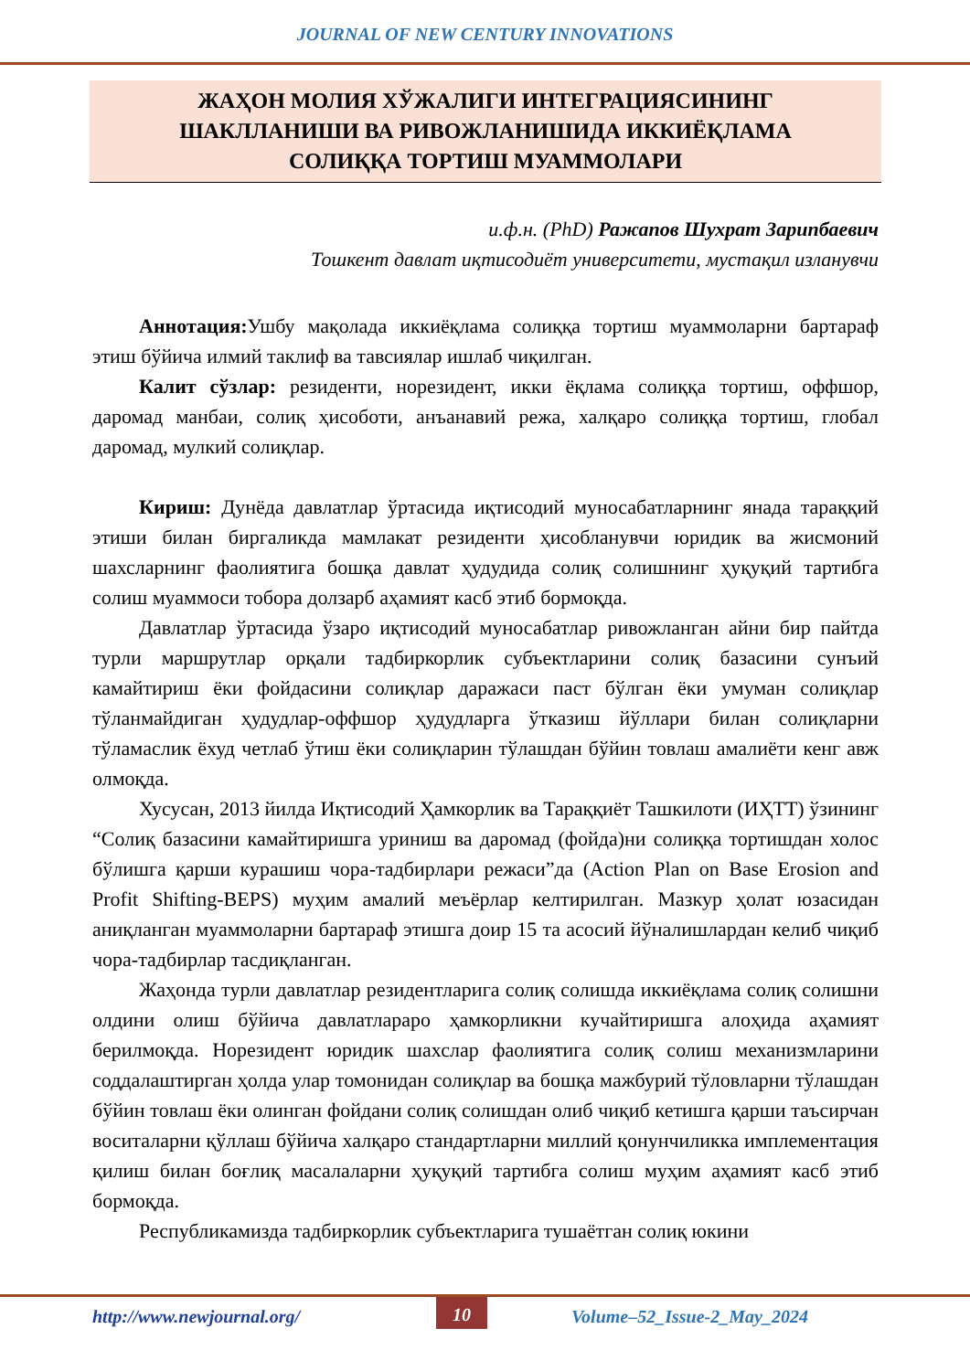JOURNAL OF NEW CENTURY INNOVATIONS
ЖАҲОН МОЛИЯ ХЎЖАЛИГИ ИНТЕГРАЦИЯСИНИНГ
ШАКЛЛАНИШИ ВА РИВОЖЛАНИШИДА ИККИЁҚЛАМА
СОЛИҚҚА ТОРТИШ МУАММОЛАРИ
и.ф.н. (PhD) Ражапов Шухрат Зарипбаевич
Тошкент давлат иқтисодиёт университети, мустақил изланувчи
Аннотация: Ушбу мақолада иккиёқлама солиққа тортиш муаммоларни бартараф этиш бўйича илмий таклиф ва тавсиялар ишлаб чиқилган.
Калит сўзлар: резиденти, норезидент, икки ёқлама солиққа тортиш, оффшор, даромад манбаи, солиқ ҳисоботи, анъанавий режа, халқаро солиққа тортиш, глобал даромад, мулкий солиқлар.
Кириш: Дунёда давлатлар ўртасида иқтисодий муносабатларнинг янада тараққий этиши билан биргаликда мамлакат резиденти ҳисобланувчи юридик ва жисмоний шахсларнинг фаолиятига бошқа давлат ҳудудида солиқ солишнинг ҳуқуқий тартибга солиш муаммоси тобора долзарб аҳамият касб этиб бормоқда.
Давлатлар ўртасида ўзаро иқтисодий муносабатлар ривожланган айни бир пайтда турли маршрутлар орқали тадбиркорлик субъектларини солиқ базасини сунъий камайтириш ёки фойдасини солиқлар даражаси паст бўлган ёки умуман солиқлар тўланмайдиган ҳудудлар-оффшор ҳудудларга ўтказиш йўллари билан солиқларни тўламаслик ёхуд четлаб ўтиш ёки солиқларин тўлашдан бўйин товлаш амалиёти кенг авж олмоқда.
Хусусан, 2013 йилда Иқтисодий Ҳамкорлик ва Тараққиёт Ташкилоти (ИҲТТ) ўзининг “Солиқ базасини камайтиришга уриниш ва даромад (фойда)ни солиққа тортишдан холос бўлишга қарши курашиш чора-тадбирлари режаси”да (Action Plan on Base Erosion and Profit Shifting-BEPS) муҳим амалий меъёрлар келтирилган. Мазкур ҳолат юзасидан аниқланган муаммоларни бартараф этишга доир 15 та асосий йўналишлардан келиб чиқиб чора-тадбирлар тасдиқланган.
Жаҳонда турли давлатлар резидентларига солиқ солишда иккиёқлама солиқ солишни олдини олиш бўйича давлатлараро ҳамкорликни кучайтиришга алоҳида аҳамият берилмоқда. Норезидент юридик шахслар фаолиятига солиқ солиш механизмларини соддалаштирган ҳолда улар томонидан солиқлар ва бошқа мажбурий тўловларни тўлашдан бўйин товлаш ёки олинган фойдани солиқ солишдан олиб чиқиб кетишга қарши таъсирчан воситаларни қўллаш бўйича халқаро стандартларни миллий қонунчиликка имплементация қилиш билан боғлиқ масалаларни ҳуқуқий тартибга солиш муҳим аҳамият касб этиб бормоқда.
Республикамизда тадбиркорлик субъектларига тушаётган солиқ юкини
http://www.newjournal.org/ 10 Volume–52_Issue-2_May_2024